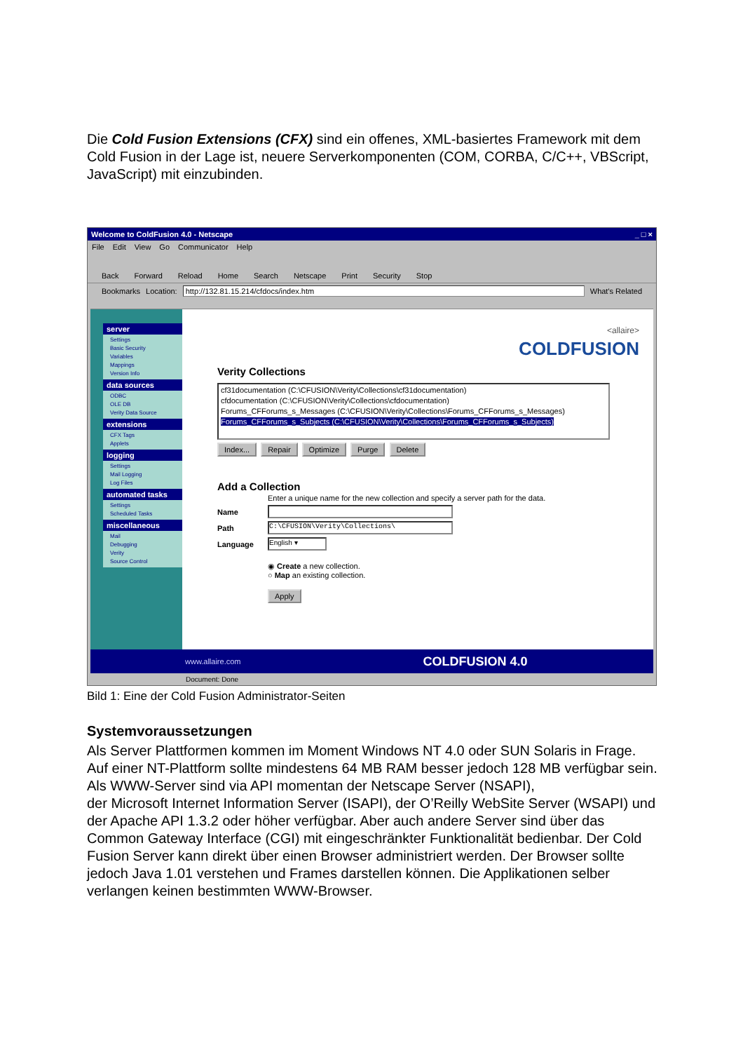Die Cold Fusion Extensions (CFX) sind ein offenes, XML-basiertes Framework mit dem Cold Fusion in der Lage ist, neuere Serverkomponenten (COM, CORBA, C/C++, VBScript, JavaScript) mit einzubinden.
Welcome to ColdFusion 4.0 - Netscape _ □ ×
File Edit View Go Communicator Help
Back Forward Reload Home Search Netscape Print Security Stop
Bookmarks Location: http://132.81.15.214/cfdocs/index.htm What's Related
server
Settings
Basic Security
Variables
Mappings
Version Info
data sources
ODBC
OLE DB
Verity Data Source
extensions
CFX Tags
Applets
logging
Settings
Mail Logging
Log Files
automated tasks
Settings
Scheduled Tasks
miscellaneous
Mail
Debugging
Verity
Source Control
<allaire>
COLDFUSION
Verity Collections
cf31documentation (C:\CFUSION\Verity\Collections\cf31documentation)
cfdocumentation (C:\CFUSION\Verity\Collections\cfdocumentation)
Forums_CFForums_s_Messages (C:\CFUSION\Verity\Collections\Forums_CFForums_s_Messages)
Forums_CFForums_s_Subjects (C:\CFUSION\Verity\Collections\Forums_CFForums_s_Subjects)
Index... Repair Optimize Purge Delete
Add a Collection
Enter a unique name for the new collection and specify a server path for the data.
Name
Path C:\CFUSION\Verity\Collections\
Language English ▾
◉ Create a new collection.
○ Map an existing collection.
Apply
www.allaire.com COLDFUSION 4.0
Document: Done
Bild 1: Eine der Cold Fusion Administrator-Seiten
Systemvoraussetzungen
Als Server Plattformen kommen im Moment Windows NT 4.0 oder SUN Solaris in Frage. Auf einer NT-Plattform sollte mindestens 64 MB RAM besser jedoch 128 MB verfügbar sein. Als WWW-Server sind via API momentan der Netscape Server (NSAPI),
der Microsoft Internet Information Server (ISAPI), der O’Reilly WebSite Server (WSAPI) und der Apache API 1.3.2 oder höher verfügbar. Aber auch andere Server sind über das Common Gateway Interface (CGI) mit eingeschränkter Funktionalität bedienbar. Der Cold Fusion Server kann direkt über einen Browser administriert werden. Der Browser sollte jedoch Java 1.01 verstehen und Frames darstellen können. Die Applikationen selber verlangen keinen bestimmten WWW-Browser.